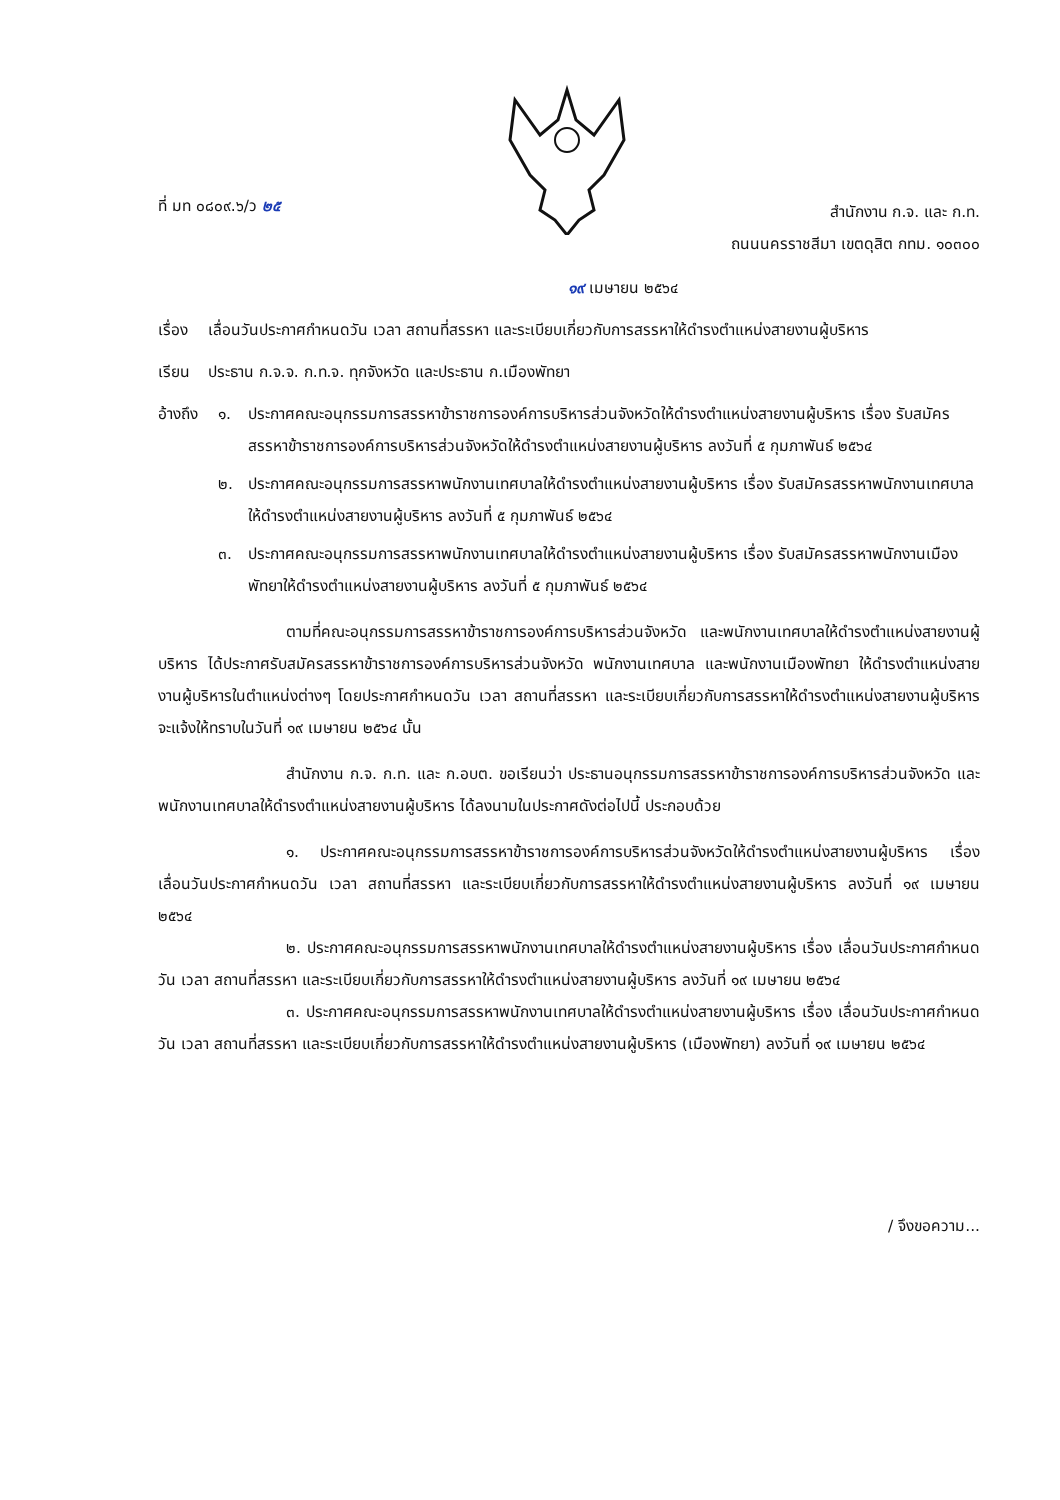ที่ มท ๐๘๐๙.๖/ว ๒๕
สำนักงาน ก.จ. และ ก.ท.
ถนนนครราชสีมา เขตดุสิต กทม. ๑๐๓๐๐
๑๙ เมษายน ๒๕๖๔
เรื่อง
เลื่อนวันประกาศกำหนดวัน เวลา สถานที่สรรหา และระเบียบเกี่ยวกับการสรรหาให้ดำรงตำแหน่งสายงานผู้บริหาร
เรียน ประธาน ก.จ.จ. ก.ท.จ. ทุกจังหวัด และประธาน ก.เมืองพัทยา
อ้างถึง
๑. ประกาศคณะอนุกรรมการสรรหาข้าราชการองค์การบริหารส่วนจังหวัดให้ดำรงตำแหน่งสายงานผู้บริหาร เรื่อง รับสมัครสรรหาข้าราชการองค์การบริหารส่วนจังหวัดให้ดำรงตำแหน่งสายงานผู้บริหาร ลงวันที่ ๕ กุมภาพันธ์ ๒๕๖๔
๒. ประกาศคณะอนุกรรมการสรรหาพนักงานเทศบาลให้ดำรงตำแหน่งสายงานผู้บริหาร เรื่อง รับสมัครสรรหาพนักงานเทศบาลให้ดำรงตำแหน่งสายงานผู้บริหาร ลงวันที่ ๕ กุมภาพันธ์ ๒๕๖๔
๓. ประกาศคณะอนุกรรมการสรรหาพนักงานเทศบาลให้ดำรงตำแหน่งสายงานผู้บริหาร เรื่อง รับสมัครสรรหาพนักงานเมืองพัทยาให้ดำรงตำแหน่งสายงานผู้บริหาร ลงวันที่ ๕ กุมภาพันธ์ ๒๕๖๔
ตามที่คณะอนุกรรมการสรรหาข้าราชการองค์การบริหารส่วนจังหวัด และพนักงานเทศบาลให้ดำรงตำแหน่งสายงานผู้บริหาร ได้ประกาศรับสมัครสรรหาข้าราชการองค์การบริหารส่วนจังหวัด พนักงานเทศบาล และพนักงานเมืองพัทยา ให้ดำรงตำแหน่งสายงานผู้บริหารในตำแหน่งต่างๆ โดยประกาศกำหนดวัน เวลา สถานที่สรรหา และระเบียบเกี่ยวกับการสรรหาให้ดำรงตำแหน่งสายงานผู้บริหารจะแจ้งให้ทราบในวันที่ ๑๙ เมษายน ๒๕๖๔ นั้น
สำนักงาน ก.จ. ก.ท. และ ก.อบต. ขอเรียนว่า ประธานอนุกรรมการสรรหาข้าราชการองค์การบริหารส่วนจังหวัด และพนักงานเทศบาลให้ดำรงตำแหน่งสายงานผู้บริหาร ได้ลงนามในประกาศดังต่อไปนี้ ประกอบด้วย
๑. ประกาศคณะอนุกรรมการสรรหาข้าราชการองค์การบริหารส่วนจังหวัดให้ดำรงตำแหน่งสายงานผู้บริหาร เรื่อง เลื่อนวันประกาศกำหนดวัน เวลา สถานที่สรรหา และระเบียบเกี่ยวกับการสรรหาให้ดำรงตำแหน่งสายงานผู้บริหาร ลงวันที่ ๑๙ เมษายน ๒๕๖๔
๒. ประกาศคณะอนุกรรมการสรรหาพนักงานเทศบาลให้ดำรงตำแหน่งสายงานผู้บริหาร เรื่อง เลื่อนวันประกาศกำหนดวัน เวลา สถานที่สรรหา และระเบียบเกี่ยวกับการสรรหาให้ดำรงตำแหน่งสายงานผู้บริหาร ลงวันที่ ๑๙ เมษายน ๒๕๖๔
๓. ประกาศคณะอนุกรรมการสรรหาพนักงานเทศบาลให้ดำรงตำแหน่งสายงานผู้บริหาร เรื่อง เลื่อนวันประกาศกำหนดวัน เวลา สถานที่สรรหา และระเบียบเกี่ยวกับการสรรหาให้ดำรงตำแหน่งสายงานผู้บริหาร (เมืองพัทยา) ลงวันที่ ๑๙ เมษายน ๒๕๖๔
/ จึงขอความ...